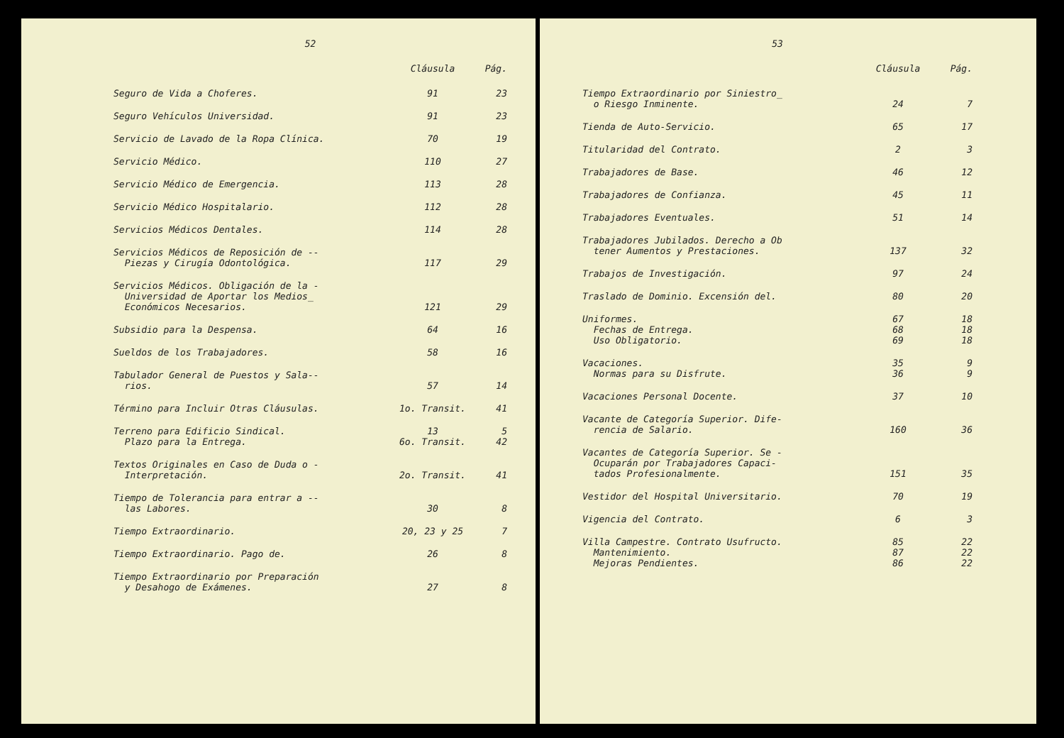52
| | Cláusula | Pág. |
| --- | --- | --- |
| Seguro de Vida a Choferes. | 91 | 23 |
| Seguro Vehículos Universidad. | 91 | 23 |
| Servicio de Lavado de la Ropa Clínica. | 70 | 19 |
| Servicio Médico. | 110 | 27 |
| Servicio Médico de Emergencia. | 113 | 28 |
| Servicio Médico Hospitalario. | 112 | 28 |
| Servicios Médicos Dentales. | 114 | 28 |
| Servicios Médicos de Reposición de -- Piezas y Cirugía Odontológica. | 117 | 29 |
| Servicios Médicos. Obligación de la - Universidad de Aportar los Medios_ Económicos Necesarios. | 121 | 29 |
| Subsidio para la Despensa. | 64 | 16 |
| Sueldos de los Trabajadores. | 58 | 16 |
| Tabulador General de Puestos y Sala-- rios. | 57 | 14 |
| Término para Incluir Otras Cláusulas. | 1o. Transit. | 41 |
| Terreno para Edificio Sindical. Plazo para la Entrega. | 13 6o. Transit. | 5 42 |
| Textos Originales en Caso de Duda o - Interpretación. | 2o. Transit. | 41 |
| Tiempo de Tolerancia para entrar a -- las Labores. | 30 | 8 |
| Tiempo Extraordinario. | 20, 23 y 25 | 7 |
| Tiempo Extraordinario. Pago de. | 26 | 8 |
| Tiempo Extraordinario por Preparación y Desahogo de Exámenes. | 27 | 8 |
53
| | Cláusula | Pág. |
| --- | --- | --- |
| Tiempo Extraordinario por Siniestro_ o Riesgo Inminente. | 24 | 7 |
| Tienda de Auto-Servicio. | 65 | 17 |
| Titularidad del Contrato. | 2 | 3 |
| Trabajadores de Base. | 46 | 12 |
| Trabajadores de Confianza. | 45 | 11 |
| Trabajadores Eventuales. | 51 | 14 |
| Trabajadores Jubilados. Derecho a Ob tener Aumentos y Prestaciones. | 137 | 32 |
| Trabajos de Investigación. | 97 | 24 |
| Traslado de Dominio. Excensión del. | 80 | 20 |
| Uniformes. Fechas de Entrega. Uso Obligatorio. | 67 68 69 | 18 18 18 |
| Vacaciones. Normas para su Disfrute. | 35 36 | 9 9 |
| Vacaciones Personal Docente. | 37 | 10 |
| Vacante de Categoría Superior. Dife- rencia de Salario. | 160 | 36 |
| Vacantes de Categoría Superior. Se - Ocuparán por Trabajadores Capaci- tados Profesionalmente. | 151 | 35 |
| Vestidor del Hospital Universitario. | 70 | 19 |
| Vigencia del Contrato. | 6 | 3 |
| Villa Campestre. Contrato Usufructo. Mantenimiento. Mejoras Pendientes. | 85 87 86 | 22 22 22 |